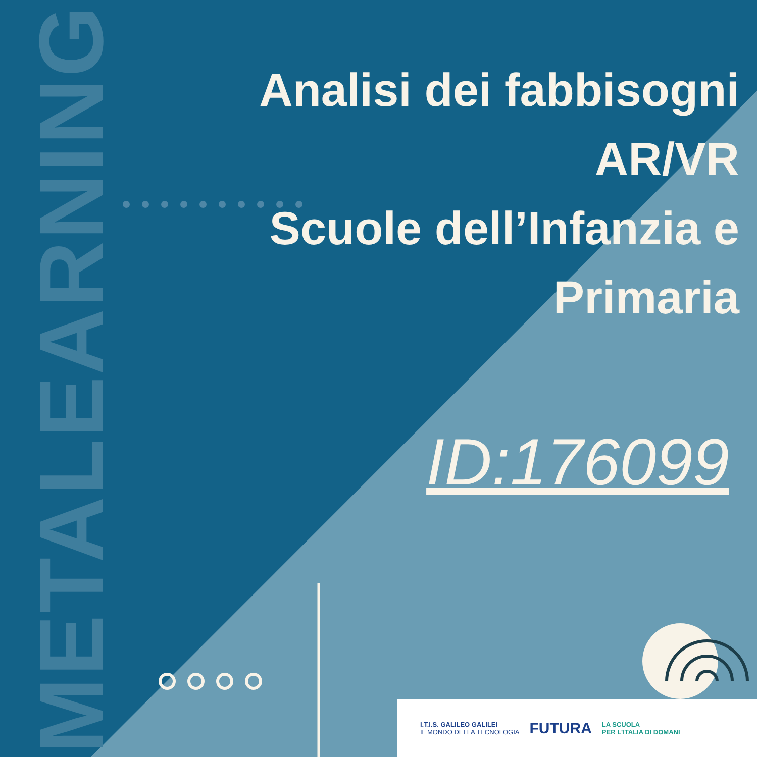METALEARNING
Analisi dei fabbisogni AR/VR
Scuole dell’Infanzia e
Primaria
ID:176099
I.T.I.S. GALILEO GALILEI
IL MONDO DELLA TECNOLOGIA
FUTURA
LA SCUOLA
PER L'ITALIA DI DOMANI